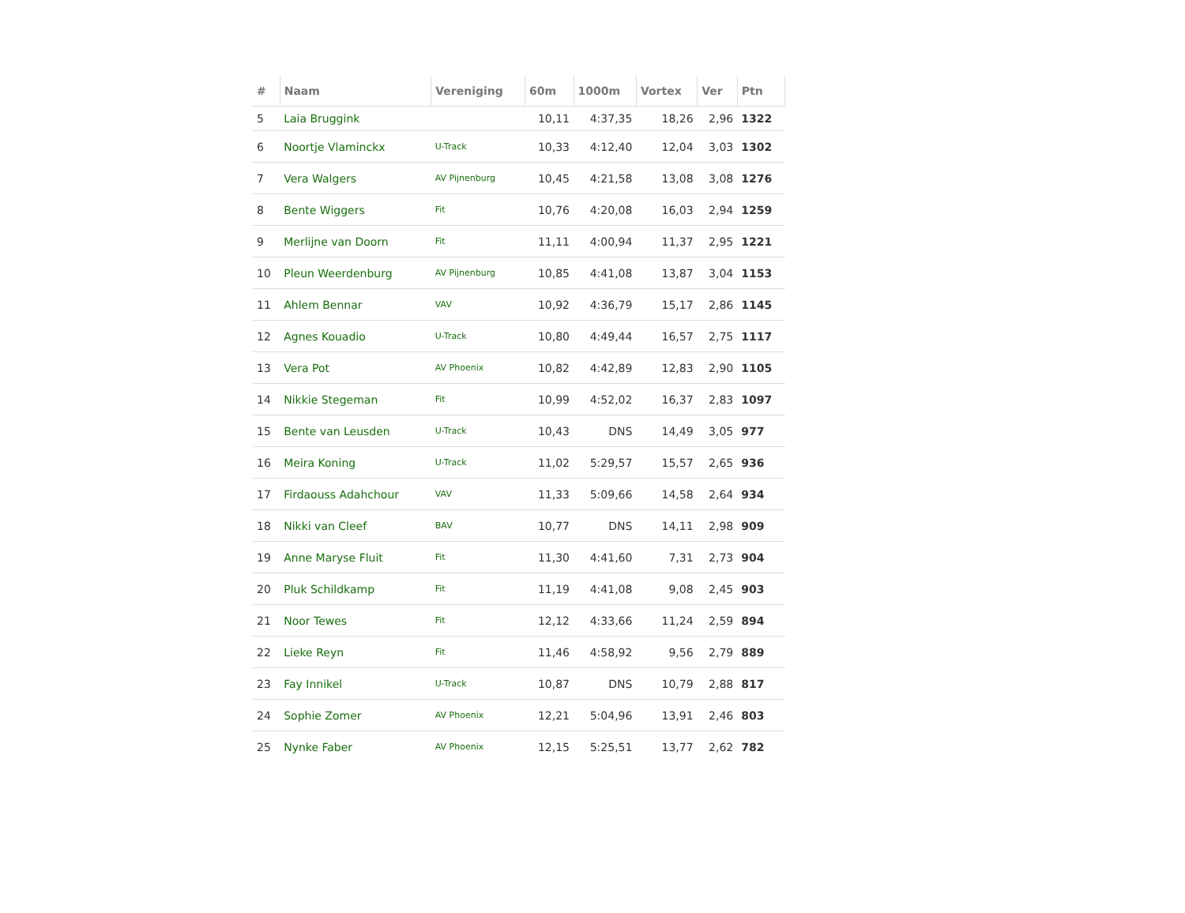| # | Naam | Vereniging | 60m | 1000m | Vortex | Ver | Ptn |
| --- | --- | --- | --- | --- | --- | --- | --- |
| 5 | Laia Bruggink | | 10,11 | 4:37,35 | 18,26 | 2,96 | 1322 |
| 6 | Noortje Vlaminckx | U-Track | 10,33 | 4:12,40 | 12,04 | 3,03 | 1302 |
| 7 | Vera Walgers | AV Pijnenburg | 10,45 | 4:21,58 | 13,08 | 3,08 | 1276 |
| 8 | Bente Wiggers | Fit | 10,76 | 4:20,08 | 16,03 | 2,94 | 1259 |
| 9 | Merlijne van Doorn | Fit | 11,11 | 4:00,94 | 11,37 | 2,95 | 1221 |
| 10 | Pleun Weerdenburg | AV Pijnenburg | 10,85 | 4:41,08 | 13,87 | 3,04 | 1153 |
| 11 | Ahlem Bennar | VAV | 10,92 | 4:36,79 | 15,17 | 2,86 | 1145 |
| 12 | Agnes Kouadio | U-Track | 10,80 | 4:49,44 | 16,57 | 2,75 | 1117 |
| 13 | Vera Pot | AV Phoenix | 10,82 | 4:42,89 | 12,83 | 2,90 | 1105 |
| 14 | Nikkie Stegeman | Fit | 10,99 | 4:52,02 | 16,37 | 2,83 | 1097 |
| 15 | Bente van Leusden | U-Track | 10,43 | DNS | 14,49 | 3,05 | 977 |
| 16 | Meira Koning | U-Track | 11,02 | 5:29,57 | 15,57 | 2,65 | 936 |
| 17 | Firdaouss Adahchour | VAV | 11,33 | 5:09,66 | 14,58 | 2,64 | 934 |
| 18 | Nikki van Cleef | BAV | 10,77 | DNS | 14,11 | 2,98 | 909 |
| 19 | Anne Maryse Fluit | Fit | 11,30 | 4:41,60 | 7,31 | 2,73 | 904 |
| 20 | Pluk Schildkamp | Fit | 11,19 | 4:41,08 | 9,08 | 2,45 | 903 |
| 21 | Noor Tewes | Fit | 12,12 | 4:33,66 | 11,24 | 2,59 | 894 |
| 22 | Lieke Reyn | Fit | 11,46 | 4:58,92 | 9,56 | 2,79 | 889 |
| 23 | Fay Innikel | U-Track | 10,87 | DNS | 10,79 | 2,88 | 817 |
| 24 | Sophie Zomer | AV Phoenix | 12,21 | 5:04,96 | 13,91 | 2,46 | 803 |
| 25 | Nynke Faber | AV Phoenix | 12,15 | 5:25,51 | 13,77 | 2,62 | 782 |